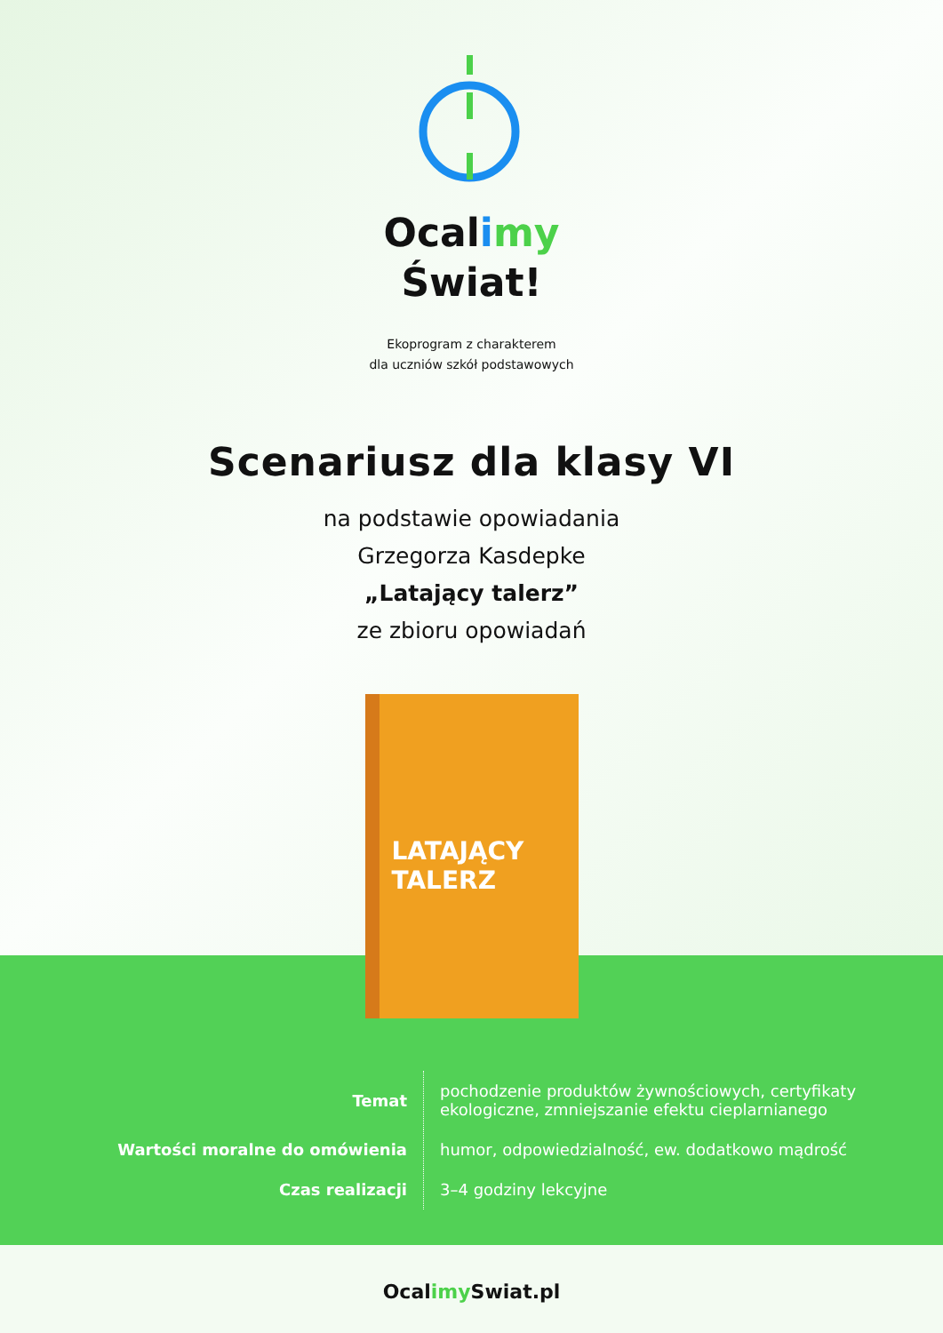Ocalimy
Świat!
Ekoprogram z charakterem
dla uczniów szkół podstawowych
Scenariusz dla klasy VI
na podstawie opowiadania
Grzegorza Kasdepke
„Latający talerz”
ze zbioru opowiadań
LATAJĄCY
TALERZ
| Temat | pochodzenie produktów żywnościowych, certyfikaty ekologiczne, zmniejszanie efektu cieplarnianego |
| Wartości moralne do omówienia | humor, odpowiedzialność, ew. dodatkowo mądrość |
| Czas realizacji | 3–4 godziny lekcyjne |
Ocalimy Swiat.pl